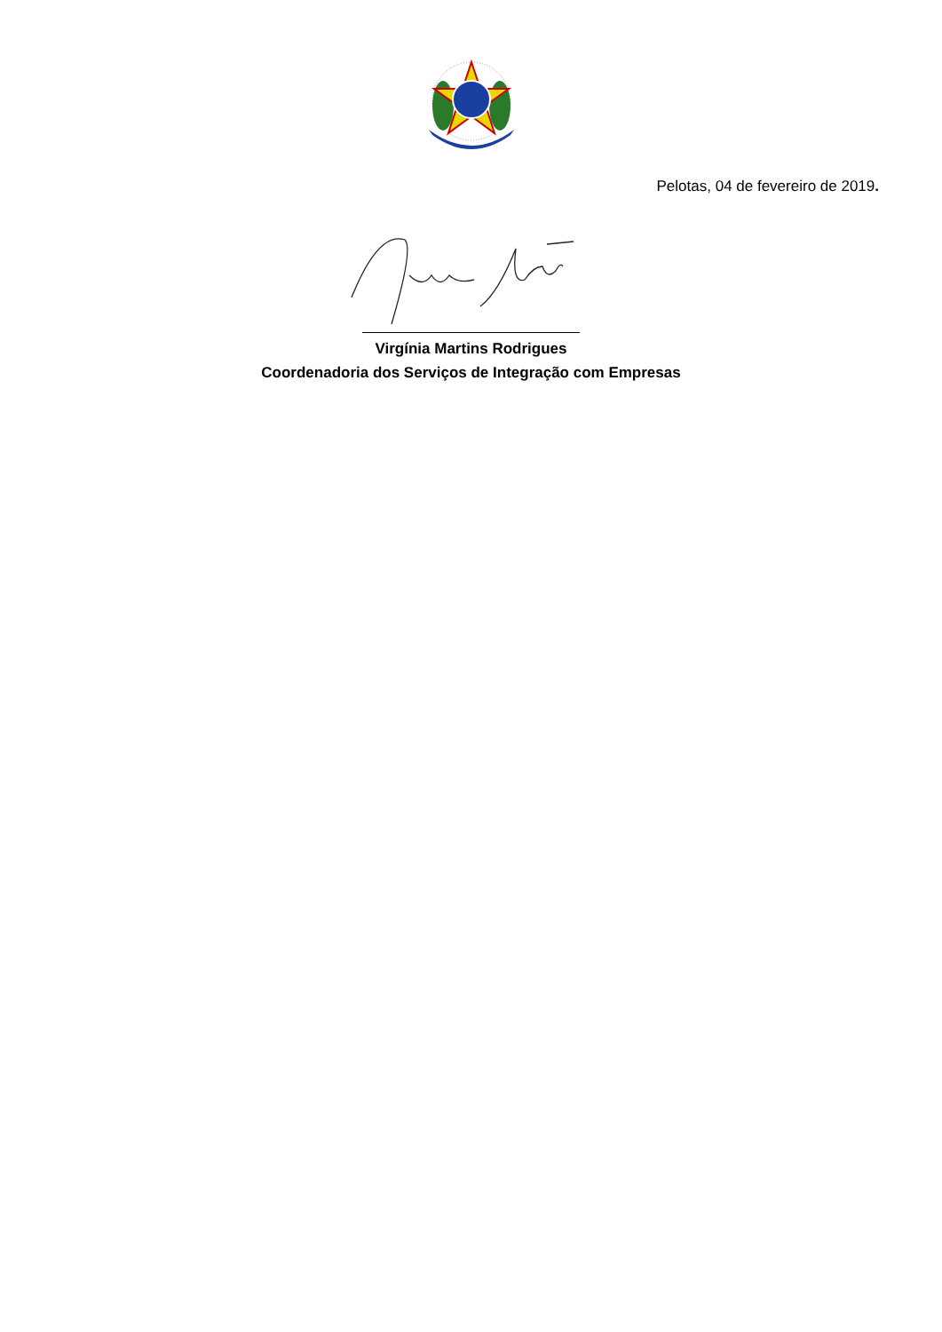Pelotas, 04 de fevereiro de 2019.
Virgínia Martins Rodrigues
Coordenadoria dos Serviços de Integração com Empresas